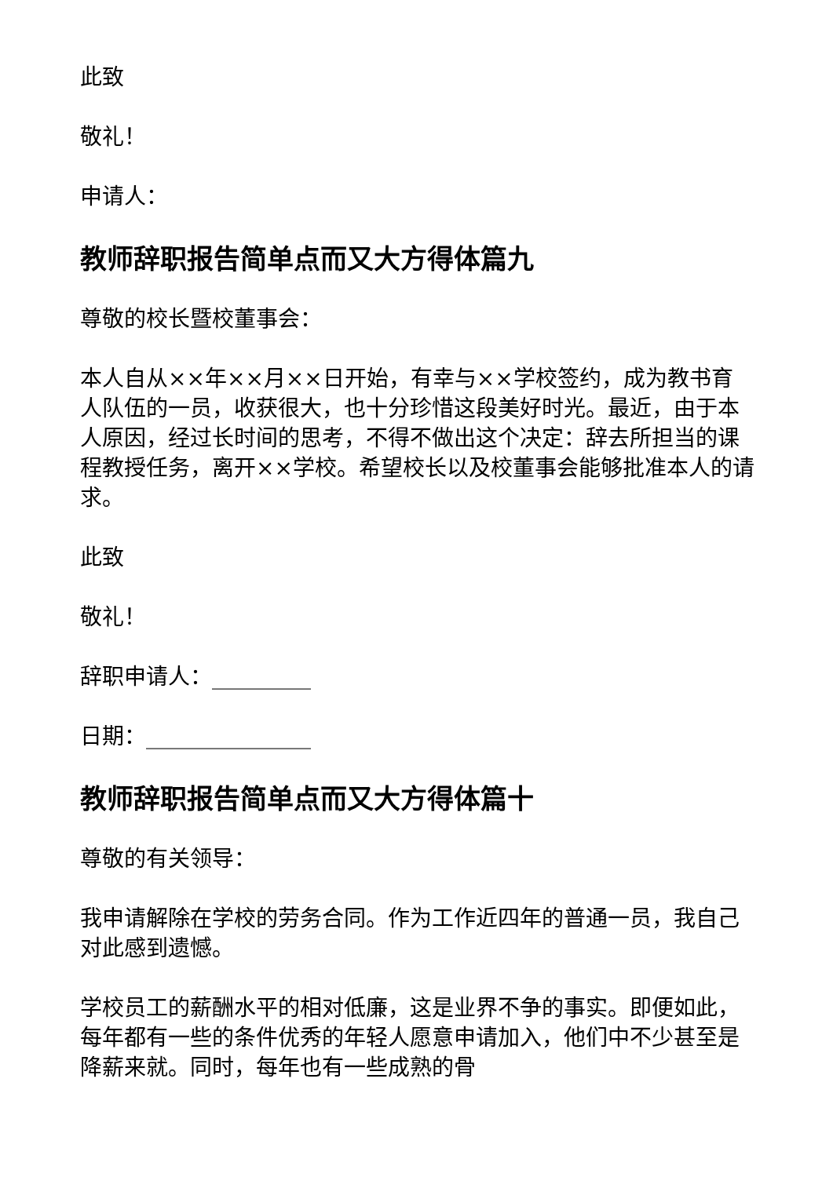此致
敬礼！
申请人：
教师辞职报告简单点而又大方得体篇九
尊敬的校长暨校董事会：
本人自从××年××月××日开始，有幸与××学校签约，成为教书育人队伍的一员，收获很大，也十分珍惜这段美好时光。最近，由于本人原因，经过长时间的思考，不得不做出这个决定：辞去所担当的课程教授任务，离开××学校。希望校长以及校董事会能够批准本人的请求。
此致
敬礼！
辞职申请人：_________
日期：_______________
教师辞职报告简单点而又大方得体篇十
尊敬的有关领导：
我申请解除在学校的劳务合同。作为工作近四年的普通一员，我自己对此感到遗憾。
学校员工的薪酬水平的相对低廉，这是业界不争的事实。即便如此，每年都有一些的条件优秀的年轻人愿意申请加入，他们中不少甚至是降薪来就。同时，每年也有一些成熟的骨